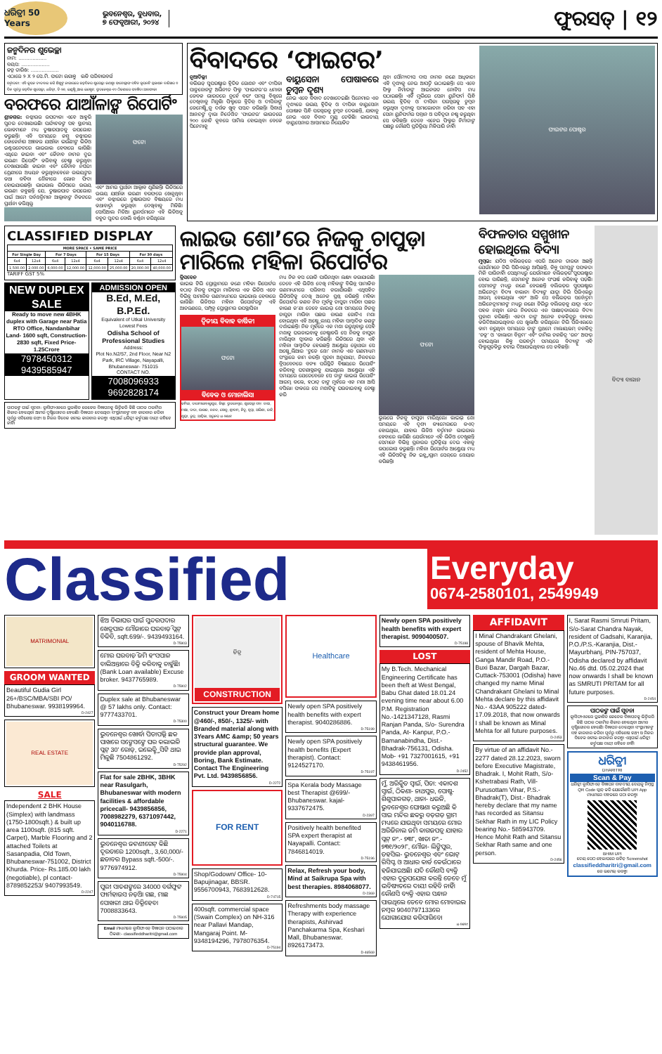ଧରିତ୍ରୀ 50 Years
ଭୁବନେଶ୍ୱର, ବୁଧବାର,
୭ ଫେବୃଆରୀ, ୨୦୨୪
ଫୁରସତ୍ | ୧୨
ଜନ୍ମଦିନର ଶୁଭେଚ୍ଛା
ନାମ: ..................
ବୟସ: ..................
ଜନ୍ମ ତାରିଖ: ..................
ଏଠାରେ ୨ X ୨ ସେ.ମି. ଫଟୋ ଲଗାନ୍ତୁ ଲକି ପରିବାରବର୍ଗ
ସର୍ତ୍ତାବଳୀ: ଏହି କୁପନ ବ୍ୟବହାର କରି ଶିଶୁଙ୍କ ନାଗାରରେ ଜନ୍ମଦିନର ଶୁଭେଚ୍ଛା ଜଣାନ୍ତୁ। ଫଟୋଗ୍ରାଫ ସହିତ କୁପନଟି ପ୍ରକାଶନ ତାରିଖର ୭ ଦିନ ପୂର୍ବରୁ ଜନ୍ମଦିନ ଶୁଭେଚ୍ଛା, ଧରିତ୍ରୀ, ବି-୨୬, ଇଣ୍ଡଷ୍ଟ୍ରିଆଲ ଇଷ୍ଟେଟ, ଭୁବନେଶ୍ୱର-୧୦ ଠିକଣାରେ ପହଞ୍ଚିବା ଆବଶ୍ୟକ।
ବରଫରେ ଯାଆଁଳାଙ୍କ ରିପୋର୍ଟିଂ
ଶ୍ରୀନଗର: କଶ୍ମୀରର ଉପତ୍ୟକା ଏବେ ଆହୁରି ସୁନ୍ଦର ଦେଖାଯାଉଛି। ପର୍ଯ୍ୟଟକଙ୍କ ସହ ସ୍ଥାନୀୟ ଲୋକମାନେ ମଧ୍ୟ ତୁଷାରପାତକୁ ଉପଭୋଗ କରୁଛନ୍ତି। ଏହି ସମୟରେ ଜମ୍ମୁ କଶ୍ମୀରର କୋକେର୍ନାଗ ଅଞ୍ଚଳର ଯାଆଁଳା ଭଉଣୀଙ୍କ ଭିଡିଓ ଇଣ୍ଟରନେଟରେ ଭାଇରାଲ ହେବାରେ ଲାଗିଛି। ଏଥିରେ ଜାଇବା ଏବଂ ଜୈନାବ ନାମକ ଦୁଇ ଭଉଣୀ ରିପୋର୍ଟିଂ କରିବାକୁ ଚେଷ୍ଟା କରୁଥିବା ଦେଖାଯାଉଛି। ଜାଇବା ଏବଂ ଜୈନାବ ନର୍ସରୀ ଶ୍ରେଣୀରେ ଅଧ୍ୟୟନ କରୁଥିବାବେଳେ ଉଭୟଙ୍କର କଥା କହିବା ଶୈଳୀରେ ଲୋକ ଫିଦା ହୋଇଯାଉଛନ୍ତି। ଭାଇରାଲ ଭିଡିଓରେ ଉଭୟ ଭଉଣୀ କହୁଛନ୍ତି ଯେ, ତୁଷାରପାତ ଉପଭୋଗ ପାଇଁ ଆମେ ସର୍ବଶକ୍ତିମାନ ଆଲ୍ଲାହାଙ୍କ ନିକଟରେ ପ୍ରାର୍ଥନା କରିଥିଲୁ
ଫଟୋ
ଏବଂ ଆମର ପ୍ରାର୍ଥନା ଆଲ୍ଲାହ ଶୁଣିଛନ୍ତି। ଭିଡିଓରେ ଉଭୟ ଯାଆଁଳା ଭଉଣୀ ବରଫରେ ଖେଳୁଥିବା ଏବଂ କଶ୍ମୀରରେ ତୁଷାରପାତ ବିଷୟରେ ମଧ୍ୟ କଥାବାର୍ତ୍ତା କରୁଥିବା ଦେଖିବାକୁ ମିଳିଛି। ସୋସିଆଲ ମିଡିଆ ୟୁଜର୍ସମାନେ ଏହି ଭିଡିଓକୁ ବହୁତ ସୁନ୍ଦର ବୋଲି ବର୍ଣ୍ଣନା କରିଥିଲେ।
ବିବାଦରେ ‘ଫାଇଟର’
ନୂଆଦିଲ୍ଲୀ
ବଲିଉଡ୍ ସୁପରଷ୍ଟାର ହ୍ରିତିକ ରୋଶନ ଏବଂ ଦୀପିକା ପାଡୁକୋନଙ୍କ ଅଭିନୀତ ଫିଲ୍ମ ‘ଫାଇଟର’ର ଧମାକା କେବଳ ଭାରତରେ ନୁହେଁ ବରଂ ସମଗ୍ର ବିଶ୍ୱରେ ଦେଖିବାକୁ ମିଳୁଛି। ଫିଲ୍ମରେ ହ୍ରିତିକ୍ ଓ ଦୀପିକାଙ୍କ କେମେଷ୍ଟ୍ରିକୁ ଦର୍ଶକ ଖୁବ୍ ପସନ୍ଦ କରିଛନ୍ତି। ସିଦ୍ଧାର୍ଥ ଆନନ୍ଦଙ୍କ ଦ୍ୱାରା ନିର୍ଦ୍ଦେଶିତ ‘ଫାଇଟର’ ଭାରତରେ ୨୦୦ କୋଟି କ୍ଲବରେ ସାମିଲ ହୋଇଥିବା ବେଳେ ସିନେମାକୁ
ବାୟୁସେନା ପୋଷାକରେ ଚୁମ୍ବନ ଦୃଶ୍ୟ
ନେଇ ଏବେ ବିବାଦ ଦେଖାଦେଇଛି। ସିନେମାର ଏକ ଦୃଶ୍ୟରେ ଉଭୟ ହ୍ରିତିକ୍ ଓ ଦୀପିକା ବାୟୁସେନା ପୋଷାକ ପିନ୍ଧି ପରସ୍ପରକୁ ଚୁମ୍ବନ ଦେଉଛନ୍ତି, ଯାହାକୁ ନେଇ ଏବେ ବିବାଦ ମୁଣ୍ଡ ଟେକିଛି। ଭାରତୀୟ ବାୟୁସେନାର ଆସାମରେ ନିୟୋଜିତ
ଥିବା ସୌମ୍ୟଦୀପ ଦାସ ନାମକ ଜଣେ ଅଧିକାରୀ ଏହି ଦୃଶ୍ୟକୁ ନେଇ ଆପତ୍ତି ଉଠାଇଛନ୍ତି। ସେ ଏବେ ଫିଲ୍ମ ନିର୍ମାତାଙ୍କୁ ଆଇନଗତ ନୋଟିସ ମଧ୍ୟ ପଠାଇଛନ୍ତି। ଏହି ମୁଭିରେ ସେନା ୟୁନିଫର୍ମ ପିନ୍ଧି ଉଭୟ ହ୍ରିତିକ୍ ଓ ଦୀପିକା ପରସ୍ପରକୁ ଚୁମ୍ବନ କରୁଥିବା ଦୃଶ୍ୟକୁ ସମାଲୋଚନା କରିବା ସହ ଏହା ସେନା ୟୁନିଫର୍ମର ସମ୍ମାନ ଓ ପବିତ୍ରତା ନଷ୍ଟ କରୁଥିବା ସେ କହିଛନ୍ତି। ତେବେ ଏନେଇ ଫିଲ୍ମର ନିର୍ମାତାଙ୍କ ପକ୍ଷରୁ କୌଣସି ପ୍ରତିକ୍ରିୟା ମିଳିପାରି ନାହିଁ।
ଫାଇଟର ପୋଷ୍ଟର
CLASSIFIED DISPLAY
| MORE SPACE • SAME PRICE | | | | | | | |
| --- | --- | --- | --- | --- | --- | --- | --- |
| For Single Day | | For 7 Days | | For 15 Days | | For 30 days | |
| 6x4 | 12x4 | 6x4 | 12x4 | 6x4 | 12x4 | 6x4 | 12x4 |
| 1,500.00 | 2,000.00 | 6,000.00 | 12,000.00 | 12,000.00 | 25,000.00 | 20,000.00 | 40,000.00 |
TARIFF GST 5%
NEW DUPLEX SALE
Ready to move new 4BHK duplex with Garage near Patia RTO Office, Nandanbihar Land- 1600 sqft, Construction- 2830 sqft, Fixed Price- 1.25Crore
7978450312 9439585947
ADMISSION OPEN
B.Ed, M.Ed, B.P.Ed.
Equivalent of Utkal University
Lowest Fees
Odisha School of Professional Studies
Address:
Plot No.N2/57, 2nd Floor, Near N2 Park, IRC Village, Nayapalli, Bhubaneswar- 751015
CONTACT NO.
7008096933 9692828174
ପାଠକଙ୍କ ପାଇଁ ସୂଚନା: କ୍ଲାସିଫାଏଡରେ ପ୍ରକାଶିତ କେତେକ ବିଜ୍ଞାପନକୁ ଭିତ୍ତିକରି କିଛି ପାଠକ ଠକାମିର ଶିକାର ହେଉଥିବା ଆମର ଦୃଷ୍ଟିଗୋଚର ହେଉଛି। ବିଜ୍ଞାପନ ଦେଉଥିବା ସଂସ୍ଥାମାନଙ୍କ ସହ କାରବାର କରିବା ପୂର୍ବରୁ ସବିଶେଷ ତଥ୍ୟ ଓ ନିଜର ବିବେକ ଖଟାଇ କାରବାର କରନ୍ତୁ। ଏଥିପାଇଁ ଧରିତ୍ରୀ କର୍ତ୍ତୃପକ୍ଷ ଦାୟୀ ରହିବେ ନାହିଁ।
ଲାଇଭ ଶୋ’ରେ ନିଜକୁ ଚାପୁଡ଼ା ମାରିଲେ ମହିଳା ରିପୋର୍ଟର
ବ୍ରିସବେନ
ଲାଇଭ ଟିଭି ପ୍ରୋଗ୍ରାମରେ ଜଣେ ମହିଳା ରିପୋର୍ଟର ହଠାତ୍ ନିଜକୁ ଚାପୁଡ଼ା ମାରିବାର ଏକ ଭିଡିଓ ଏବେ ବିଭିନ୍ନ ସାମାଜିକ ଗଣମାଧ୍ୟମରେ ଭାଇରାଲ ହେବାରେ ଲାଗିଛି। ଭିଡିଓର ମହିଳା ରିପୋର୍ଟରଙ୍କ ଏହି ଆଚରଣରେ, ସମ୍ପୃକ୍ତ ପ୍ରୋଗ୍ରାମର ଉପସ୍ଥାପିକା
ଦ୍ୱିତୀୟ ବିବାହ ବାର୍ଷିକୀ
ଫଟୋ
ବିବେକ ଓ ମୋନାଲିସା
କମିରା, ବାରମୀଲାହାଲୁପୁର, ଜିଲ୍ଲା: ଭୁବନେଶ୍ୱର, ଶୁଭେଚ୍ଛା ସହ: ବାପା, ମାଆ, ବାବା, ଭାଉଜ, ଚନ୍ଦନ, ସୋନୁ, ଶ୍ରୀତମ୍, ନିବୁ, ସ୍ୱପ୍ନା, ଅଲିଶା, ରାନି, ଶୁଭ୍ରୀ, ରୁଦ୍ର, ଆଦ୍ରିକା, ଅରୁନବ୍ ଧ-୨୫୪୧
ମଧ୍ୟ ନିଜ ହସ ରୋକି ପାରିନଥିବା ଲକ୍ଷ୍ୟ କରାଯାଉଛି। ତେବେ ଏହି ଭିଡିଓ ଦେଖି ମହିଳାଙ୍କୁ ବିଭିନ୍ନ ସାମାଜିକ ଗଣମାଧ୍ୟମରେ ପରିହାସ କରାଯାଉଛି। ଏଥିସହିତ ଭିଡିଓଟିକୁ ଦେଖି ଅନେକ ପ୍ରଶ୍ନ କରିଛନ୍ତି ମହିଳା ରିପୋର୍ଟର ଜଣକ ନିଜ ମୁହଁକୁ ଚାପୁଡ଼ା ମାରିବା ପଛର କାରଣ କ’ଣ। ତେବେ ଲାଇଭ୍ ଶୋ ସମୟରେ ନିଜକୁ ଚାପୁଡ଼ା ମାରିବା ପଛର କାରଣ ଗୋଟିଏ ମଶା ହୋଇଥିବା ଏହି ଅଷ୍ଟ୍ରେଲୀୟ ମହିଳା ସାମ୍ବାଦିକ ଜଣଙ୍କ ଦର୍ଶାଇଛନ୍ତି। ନିଜ ମୁହଁରେ ଏକ ମଶା ଉଡୁଥିବାରୁ ସେହି ମଶାକୁ ଘଉଡାଇବାକୁ ଚେଷ୍ଟାକରି ସେ ନିଜକୁ ଚାପୁଡ଼ା ମାରିଥିବା ସ୍ୱୀକାର କରିଛନ୍ତି। ଭିଡିଓରେ ଥିବା ଏହି ମହିଳା ସାମ୍ବାଦିକ ହେଉଛନ୍ତି ଆଣ୍ଡ୍ରେୟା କ୍ରୋଥର। ସେ ଅଷ୍ଟ୍ରେଲିଆର ‘ଟୁଡେ ଶୋ’ ନାମକ ଏକ ଗଣମାଧ୍ୟମ ସଂସ୍ଥାରେ କାମ କରନ୍ତି। ସୂଚନା ଅନୁଯାୟୀ, ନିକଟରେ ବ୍ରିସବେନରେ ବନ୍ୟା ପରିସ୍ଥିତି ବିଷୟରେ ରିପୋର୍ଟିଂ କରିବାକୁ ଘଟଣାସ୍ଥଳକୁ ଯାଇଥିଲେ ଆଣ୍ଡ୍ରେୟା। ଏହି ସମୟରେ ଯେତେବେଳେ ସେ ତାଙ୍କ ଲାଇଭ ରିପୋର୍ଟିଂ ଆରମ୍ଭ କଲେ, ହଠାତ୍ ତାଙ୍କ ମୁହଁରେ ଏକ ମଶା ଆସି ବସିଲା। ଫଳରେ ସେ ମଶାଟିକୁ ଘଉଡାଇବାକୁ ଚେଷ୍ଟା କରି
ଫଟୋ
ଭୁଲରେ ନିଜକୁ ଚାପୁଡ଼ା ମାରିଥିଲେ। ଲାଇଭ୍ ଶୋ ସମୟରେ ଏହି ଦୃଶ୍ୟ କ୍ୟାମେରାରେ କଏଦ୍ ହୋଇଥିଲା, ଯାହାର ଭିଡିଓ ବର୍ତ୍ତମାନ ଭାଇରାଲ ହେବାରେ ଲାଗିଛି। ଯେଉଁମାନେ ଏହି ଭିଡିଓ ଦେଖୁଛନ୍ତି ସେମାନେ ବିଭିନ୍ନ ପ୍ରକାରର ପ୍ରତିକ୍ରିୟା ଦେଇ ଏହାକୁ ଉପଭୋଗ କରୁଛନ୍ତି। ମହିଳା ରିପୋର୍ଟର ଆଣ୍ଡ୍ରେୟା ମଧ୍ୟ ଏହି ଭିଡିଓଟିକୁ ନିଜ ଇନ୍ଷ୍ଟାଗ୍ରାମ ପେଜ୍‌ରେ ଶେୟାର କରିଛନ୍ତି।
ବିଫଳତାର ସମ୍ମୁଖୀନ ହୋଇଥିଲେ ବିଦ୍ୟା
ମୁମ୍ବଇ: ଯଦିଓ ବଲିଉଡ୍‌ରେ ଏପରି ଅନେକ ତାରକା ଅଛନ୍ତି ଯେଉଁମାନେ ଟିଭି ସିରିଏଲରୁ ଆସିଛନ୍ତି, କିନ୍ତୁ ସମସ୍ତଙ୍କୁ ସଫଳତା ମିଳି ପାରିନାହିଁ। ସେଥିମଧ୍ୟରୁ ଯେଉଁମାନେ ବଲିଉଡ୍‌ର ସୁପରଷ୍ଟାର ହୋଇ ପାରିଛନ୍ତି, ସେମାନଙ୍କୁ ଅନେକ ସଂଘର୍ଷ କରିବାକୁ ପଡ଼ିଛି। ସେମାନଙ୍କ ମଧ୍ୟରୁ ଜଣେ ହେଉଛନ୍ତି ବଲିଉଡ୍‌ର ସୁପରଷ୍ଟାର ଅଭିନେତ୍ରୀ ବିଦ୍ୟା ବାଲାନ। ବିଦ୍ୟାଙ୍କ ଯାତ୍ରା ଟିଭି ସିରିଏଲରୁ ଆରମ୍ଭ ହୋଇଥିଲା ଏବଂ ଆଜି ସେ ବଲିଉଡ୍‌ର ସର୍ବୋତ୍ତମ ଅଭିନେତ୍ରୀମାନଙ୍କ ମଧ୍ୟରୁ ଜଣେ। ଟିଭିରୁ ବଲିଉଡ୍‌କୁ ଯାତ୍ରା ଏତେ ସହଜ ନଥିବା ନେଇ ନିକଟରେ ଏକ ସାକ୍ଷାତ୍‌କାରରେ ବିଦ୍ୟା ପ୍ରକାଶ କରିଛନ୍ତି। ଏକଦା ତାଙ୍କୁ ଅନେକ ଚଳଚ୍ଚିତ୍ରରୁ ବାହାର କରିଦିଆଯାଇଥିବାର ସେ ଖୁଲାସା କରିଥିଲେ। ଟିଭି ସିରିଏଲରେ କାମ କରୁଥିବା ସମୟରେ ତାଙ୍କୁ ପ୍ରଥମେ ମାଲାୟଲମ୍ ଚଳଚ୍ଚିତ୍ର ‘ଚକ୍ର’ ଓ ‘କାଲାରୀ ବିକ୍ରମ’ ଏବଂ ତାମିଲ ଚଳଚ୍ଚିତ୍ର ‘ରନ’ ଅଫର୍ ହୋଇଥିଲା। କିନ୍ତୁ ପରବର୍ତ୍ତୀ ସମୟରେ ବିଦ୍ୟାଙ୍କୁ ଏହି ଫିଲ୍ମଗୁଡ଼ିକରୁ ହଟାଇ ଦିଆଯାଇଥିବାର ସେ କହିଛନ୍ତି।
ବିଦ୍ୟା ବାଲାନ
Classified
Everyday
0674-2580101, 2549949
MATRIMONIAL
GROOM WANTED
Beautiful Gudia Girl 26+/BSC/MBA/SBI PO/ Bhubaneswar. 9938199964.
D-2427
REAL ESTATE
SALE
Independent 2 BHK House (Simplex) with landmass (1750-1800sqft.) & built up area 1100sqft. (815 sqft. Carpet), Marble Flooring and 2 attached Toilets at Sasanpadia, Old Town, Bhubaneswar-751002, District Khurda. Price- Rs.185.00 lakh (negotiable), pl contact- 8789852253/ 9407993549.
D-2247
ଝିଅ ବିଭାଘର ପାଇଁ ସୁନ୍ଦରପଦାର ଖେତ୍ରପାଳ ମୌଜାରେ ଘରବାଡ଼ି ପ୍ଲଟ୍ ବିକିବି, sqft.699/-. 9439493164.
D-75903
ମୋର ଘରବାଡ଼ି ଜମି ହଂସପାଳ ବାଲିଅନ୍ତାରେ ବିକ୍ରି କରିବାକୁ ଚାହୁଁଛି। (Bank Loan available) Excuse broker. 9437765989.
D-75902
Duplex sale at Bhubaneswar @ 57 lakhs only. Contact: 9777433701.
D-75300
ଭୁବନେଶ୍ୱର ଖୋର୍ଦ୍ଧା ପିତାପଲ୍ଲି ଛକ ପାଖରେ ସଙ୍ଗେସଙ୍ଗେ ଘର କଲାଭଳି ପ୍ଲଟ୍ 30' ରୋଡ୍, ଇଲେକ୍ଟ୍ରିସିଟି ଥାଇ ମିଳୁଛି 7504861292.
D-75292
Flat for sale 2BHK, 3BHK near Rasulgarh, Bhubaneswar with modern facilities & affordable pricecall- 9439856856, 7008982279, 6371097442, 9040116788.
D-2271
ଭୁବନେଶ୍ୱର ଜଟଣୀଗେଟ୍ କିଛି ଦୂରତାରେ 1200sqft., 3,60,000/- ଛଡାବର Bypass sqft.-500/-. 9776974912.
D-75904
ପୁରୀ ସାତଶଙ୍ଖରେ 34000 ବର୍ଗଫୁଟ ଫାର୍ମହାଉସ ନଡ଼ିଆ ଗଛ, ମାଛ ପୋଖରୀ ଥାଇ ବିକ୍ରିହେବ। 7008833643.
D-75905
Email ମାଧ୍ୟମରେ କ୍ଲାସିଫାଏଡ୍ ବିଜ୍ଞାପନ ପଠାଇବାର ଠିକଣା:- classifieddharitri@gmail.com
ଚିତ୍ର
CONSTRUCTION
Construct your Dream home @460/-, 850/-, 1325/- with Branded material along with 3Years AMC &amp; 50 years structural guarantee. We provide plan approval, Boring, Bank Estimate. Contact The Engineering Pvt. Ltd. 9439856856.
D-2272
FOR RENT
Shop/Godown/ Office- 10-Bapujinagar, BBSR. 9556700943, 7683912628.
D-74715
400sqft. commercial space (Swain Complex) on NH-316 near Pallavi Mandap, Mangaraj Point. M- 9348194296, 7978076354.
D-75194
Healthcare
Newly open SPA positively health benefits with expert therapist. 9040286886.
D-75199
Newly open SPA positively health benefits (Expert therapist). Contact: 9124527170.
D-75197
Spa Kerala body Massage best Therapist @699/- Bhubaneswar. kajal-9337672475.
D-2397
Positively health benefited SPA expert therapist at Nayapalli. Contact: 7846814019.
D-75196
Relax, Refresh your body, Mind at Saikrupa Spa with best therapies. 8984068077.
D-2369
Refreshments body massage Therapy with experience therapists, Ashirvad Panchakarma Spa, Keshari Mall, Bhubaneswar. 8926173473.
D-46569
Newly open SPA positively health benefits with expert therapist. 9090400507.
D-75198
LOST
My B.Tech. Mechanical Engineering Certificate has been theft at West Bengal, Babu Ghat dated 18.01.24 evening time near about 6.00 P.M. Registration No.-1421347128, Rasmi Ranjan Panda, S/o- Surendra Panda, At- Kanpur, P.O.- Bamanabindha, Dist.- Bhadrak-756131, Odisha. Mob- +91 7327001615, +91 9438461956.
D-2452
ମୁଁ, ଅରିକ୍ଷିତ ସ୍ୱାଇଁ, ପିତା: ଏକାଦଶ ସ୍ୱାଇଁ, ଠିକଣା- ନାଥପୁର, ପୋଷ୍ଟ- ଶିଶୁପାଳଗଡ଼, ଥାନା- ଧଉଳି, ଭୁବନେଶ୍ୱର ଘୋଷଣା କରୁଅଛି କି ସାଇ ମନ୍ଦିର ଛକରୁ ବଡ଼ଗଡ଼ ଗ୍ରାମ ମଧ୍ୟରେ ଯାଉଥିବା ସମୟରେ ମୋର ଅରିଜିନାଲ ଜମି କାଗଜପତ୍ର ଯାହାର ପ୍ଲଟ୍ ନଂ.- ୭୩୮, ଖାତା ନଂ.- ୭୩୧/୨୦୨୮, ମୌଜା- ଲିଙ୍ଗିପୁର, ତହସିଲ- ଭୁବନେଶ୍ୱର ଏବଂ ଭୋଟ୍ ରିସିପ୍ଟ ଓ ଆଧାର କାର୍ଡ କେଉଁଠାରେ ହଜିଯାଇଅଛି। ଯଦି କୌଣସି ବ୍ୟକ୍ତି ଏହାର ଦୁରୁପଯୋଗ କରନ୍ତି ତେବେ ମୁଁ ଭବିଷ୍ୟତରେ ଦାୟୀ ରହିବି ନାହିଁ। କୌଣସି ବ୍ୟକ୍ତି ଏହାର ସନ୍ଧାନ ପାଉଥିଲେ ତେବେ ମୋର ମୋବାଇଲ ନମ୍ବର 9040797133ରେ ଯୋଗାଯୋଗ କରିପାରିବେ।
ଧ-୭୫୭୯
AFFIDAVIT
I Minal Chandrakant Ghelani, spouse of Bhavik Mehta, resident of Mehta House, Ganga Mandir Road, P.O.- Buxi Bazar, Dargah Bazar, Cuttack-753001 (Odisha) have changed my name Minal Chandrakant Ghelani to Minal Mehta declare by this affidavit No.- 43AA 905222 dated- 17.09.2018, that now onwards I shall be known as Minal Mehta for all future purposes.
D-2453
By virtue of an affidavit No.- 2277 dated 28.12.2023, sworn before Executive Magistrate, Bhadrak. I, Mohit Rath, S/o- Kshetrabasi Rath, Vill- Purusottam Vihar, P.S.- Bhadrak(T), Dist.- Bhadrak hereby declare that my name has recorded as Sitansu Sekhar Rath in my LIC Policy bearing No.- 585943709. Hence Mohit Rath and Sitansu Sekhar Rath same and one person.
D-2456
I, Sarat Rasmi Smruti Pritam, S/o-Sarat Chandra Nayak, resident of Gadsahi, Karanjia, P.O./P.S.-Karanjia, Dist.- Mayurbhanj, PIN-757037, Odisha declared by affidavit No.46 dtd. 05.02.2024 that now onwards I shall be known as SMRUTI PRITAM for all future purposes.
D-2454
ପାଠକଙ୍କ ପାଇଁ ସୂଚନା
କ୍ଲାସିଫାଏଡରେ ପ୍ରକାଶିତ କେତେକ ବିଜ୍ଞାପନକୁ ଭିତ୍ତିକରି କିଛି ପାଠକ ଠକାମିର ଶିକାର ହେଉଥିବା ଆମର ଦୃଷ୍ଟିଗୋଚର ହେଉଛି। ବିଜ୍ଞାପନ ଦେଉଥିବା ସଂସ୍ଥାମାନଙ୍କ ସହ କାରବାର କରିବା ପୂର୍ବରୁ ସବିଶେଷ ତଥ୍ୟ ଓ ନିଜର ବିବେକ ଖଟାଇ କାରବାର କରନ୍ତୁ। ଏଥିପାଇଁ ଧରିତ୍ରୀ କର୍ତ୍ତୃପକ୍ଷ ଦାୟୀ ରହିବେ ନାହିଁ।
ଧରିତ୍ରୀ
DHARITRI
Scan & Pay
ଧରିତ୍ରୀ କ୍ଲାସିଫାଏଡ୍ ବିଜ୍ଞାପନ ବାବଦୀୟ ଦେୟକୁ ନିମ୍ନସ୍ଥ QR Code ସ୍କାନ୍ କରି ଯେକୌଣସି UPI App ମାଧ୍ୟମରେ ସହଜରେ ପଠା କରନ୍ତୁ।
BHIM UPI
ଦେୟ ପେଠ ହେଲାପରେ ଉଚିତ୍ Screenshot
classifieddharitri@gmail.com
ରେ ଇମେଲ୍ କରନ୍ତୁ।